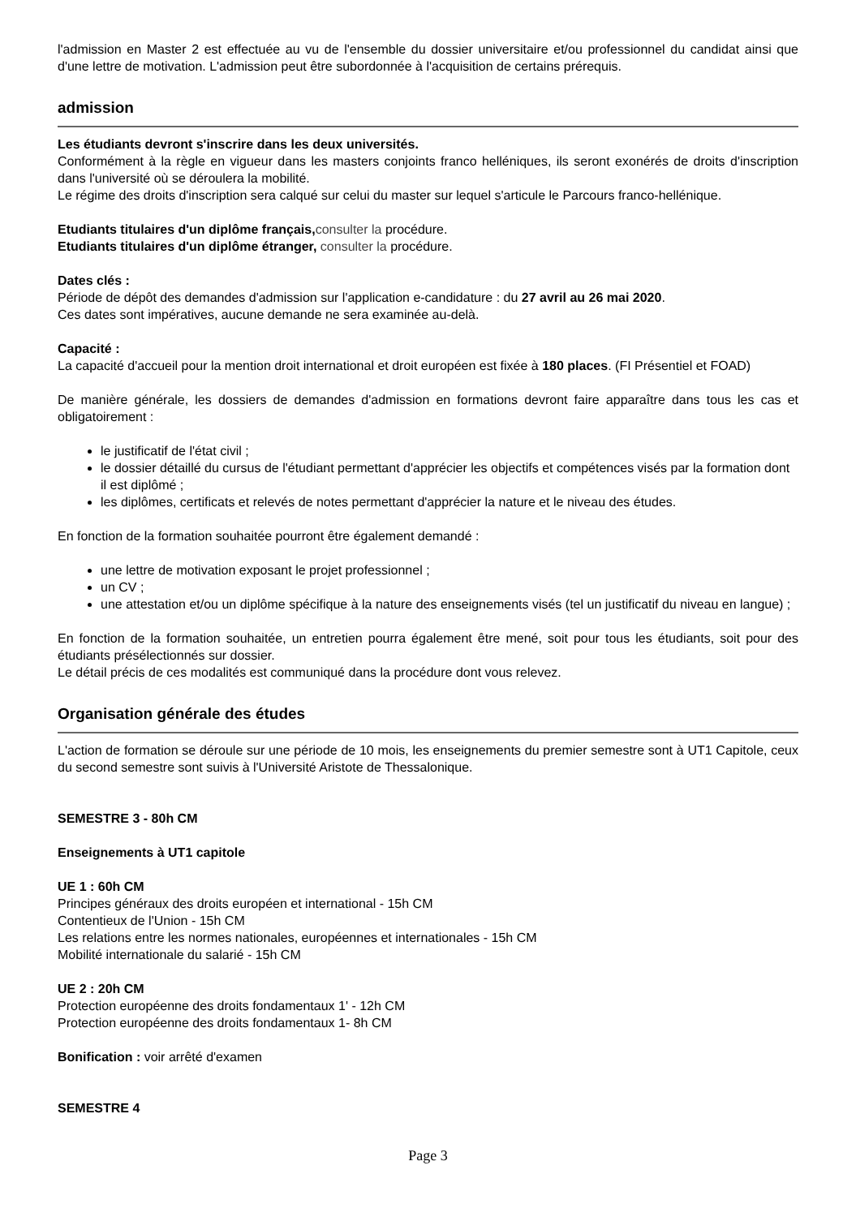l'admission en Master 2 est effectuée au vu de l'ensemble du dossier universitaire et/ou professionnel du candidat ainsi que d'une lettre de motivation. L'admission peut être subordonnée à l'acquisition de certains prérequis.
admission
Les étudiants devront s'inscrire dans les deux universités.
Conformément à la règle en vigueur dans les masters conjoints franco helléniques, ils seront exonérés de droits d'inscription dans l'université où se déroulera la mobilité.
Le régime des droits d'inscription sera calqué sur celui du master sur lequel s'articule le Parcours franco-hellénique.
Etudiants titulaires d'un diplôme français, consulter la procédure.
Etudiants titulaires d'un diplôme étranger, consulter la procédure.
Dates clés :
Période de dépôt des demandes d'admission sur l'application e-candidature : du 27 avril au 26 mai 2020.
Ces dates sont impératives, aucune demande ne sera examinée au-delà.
Capacité :
La capacité d'accueil pour la mention droit international et droit européen est fixée à 180 places. (FI Présentiel et FOAD)
De manière générale, les dossiers de demandes d'admission en formations devront faire apparaître dans tous les cas et obligatoirement :
le justificatif de l'état civil ;
le dossier détaillé du cursus de l'étudiant permettant d'apprécier les objectifs et compétences visés par la formation dont il est diplômé ;
les diplômes, certificats et relevés de notes permettant d'apprécier la nature et le niveau des études.
En fonction de la formation souhaitée pourront être également demandé :
une lettre de motivation exposant le projet professionnel ;
un CV ;
une attestation et/ou un diplôme spécifique à la nature des enseignements visés (tel un justificatif du niveau en langue) ;
En fonction de la formation souhaitée, un entretien pourra également être mené, soit pour tous les étudiants, soit pour des étudiants présélectionnés sur dossier.
Le détail précis de ces modalités est communiqué dans la procédure dont vous relevez.
Organisation générale des études
L'action de formation se déroule sur une période de 10 mois, les enseignements du premier semestre sont à UT1 Capitole, ceux du second semestre sont suivis à l'Université Aristote de Thessalonique.
SEMESTRE 3 - 80h CM
Enseignements à UT1 capitole
UE 1 : 60h CM
Principes généraux des droits européen et international - 15h CM
Contentieux de l'Union - 15h CM
Les relations entre les normes nationales, européennes et internationales - 15h CM
Mobilité internationale du salarié - 15h CM
UE 2 : 20h CM
Protection européenne des droits fondamentaux 1' - 12h CM
Protection européenne des droits fondamentaux 1- 8h CM
Bonification : voir arrêté d'examen
SEMESTRE 4
Page 3